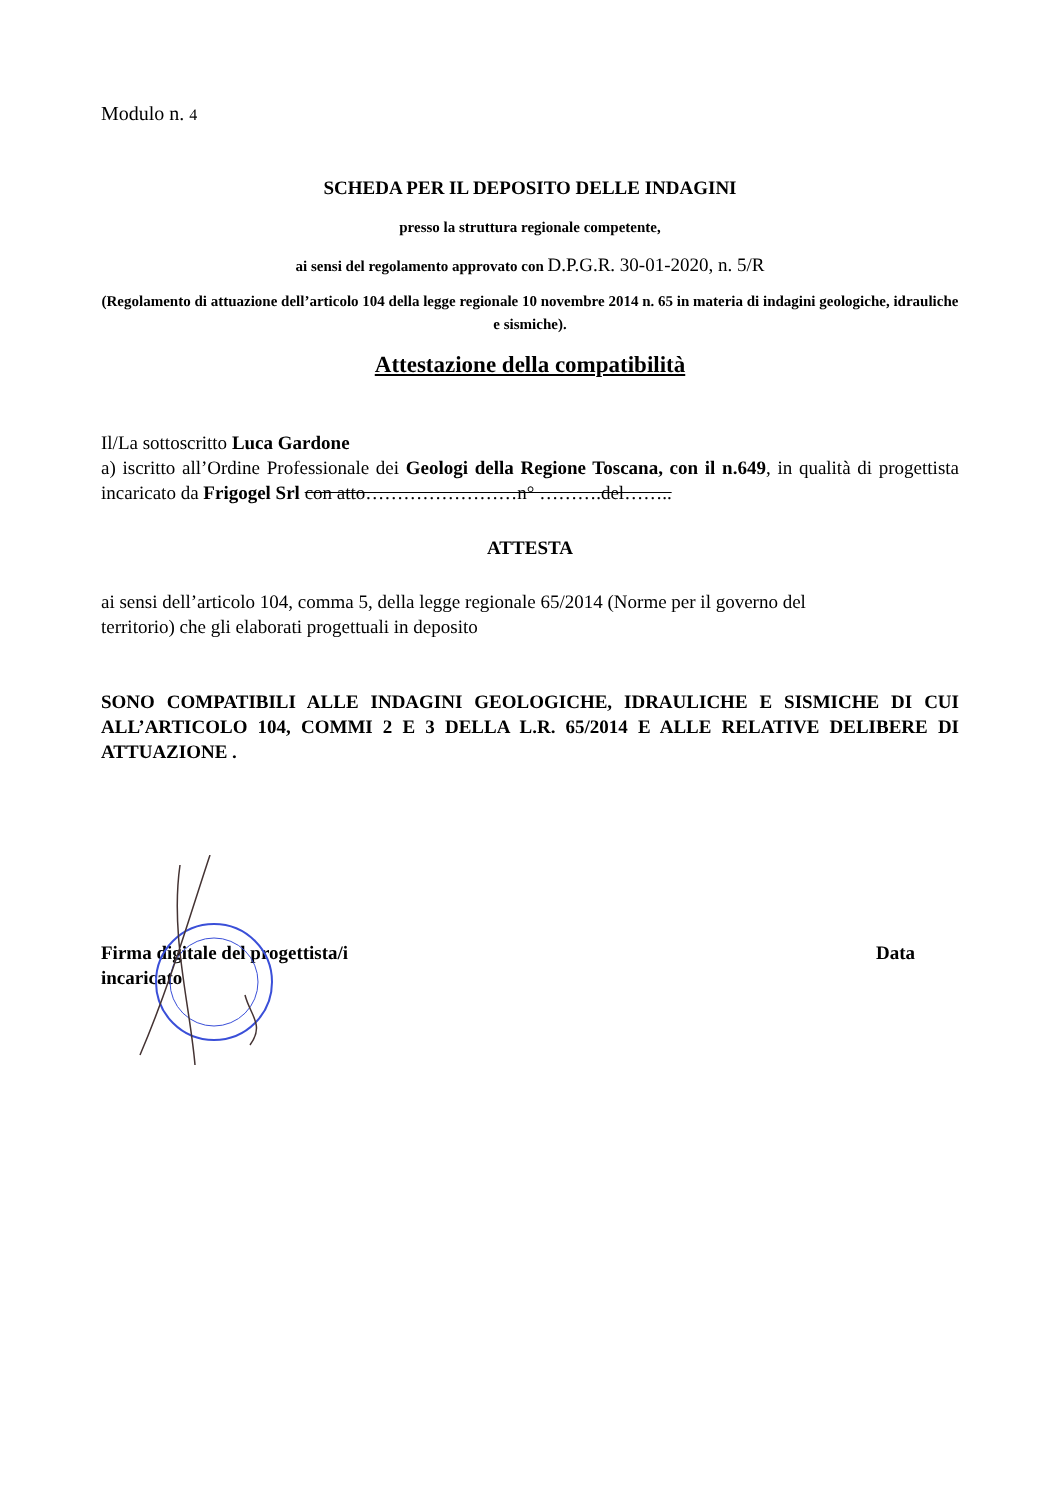Modulo n. 4
SCHEDA PER IL DEPOSITO DELLE INDAGINI
presso la struttura regionale competente,
ai sensi del regolamento approvato con D.P.G.R. 30-01-2020, n. 5/R
(Regolamento di attuazione dell’articolo 104 della legge regionale 10 novembre 2014 n. 65 in materia di indagini geologiche, idrauliche e sismiche).
Attestazione della compatibilità
Il/La sottoscritto Luca Gardone
a) iscritto all’Ordine Professionale dei Geologi della Regione Toscana, con il n.649, in qualità di progettista incaricato da Frigogel Srl con atto……………………n° ……….del……..
ATTESTA
ai sensi dell’articolo 104, comma 5, della legge regionale 65/2014 (Norme per il governo del
territorio) che gli elaborati progettuali in deposito
SONO COMPATIBILI ALLE INDAGINI GEOLOGICHE, IDRAULICHE E SISMICHE DI CUI ALL’ARTICOLO 104, COMMI 2 E 3 DELLA L.R. 65/2014 E ALLE RELATIVE DELIBERE DI ATTUAZIONE .
Firma digitale del progettista/i
incaricato
Data